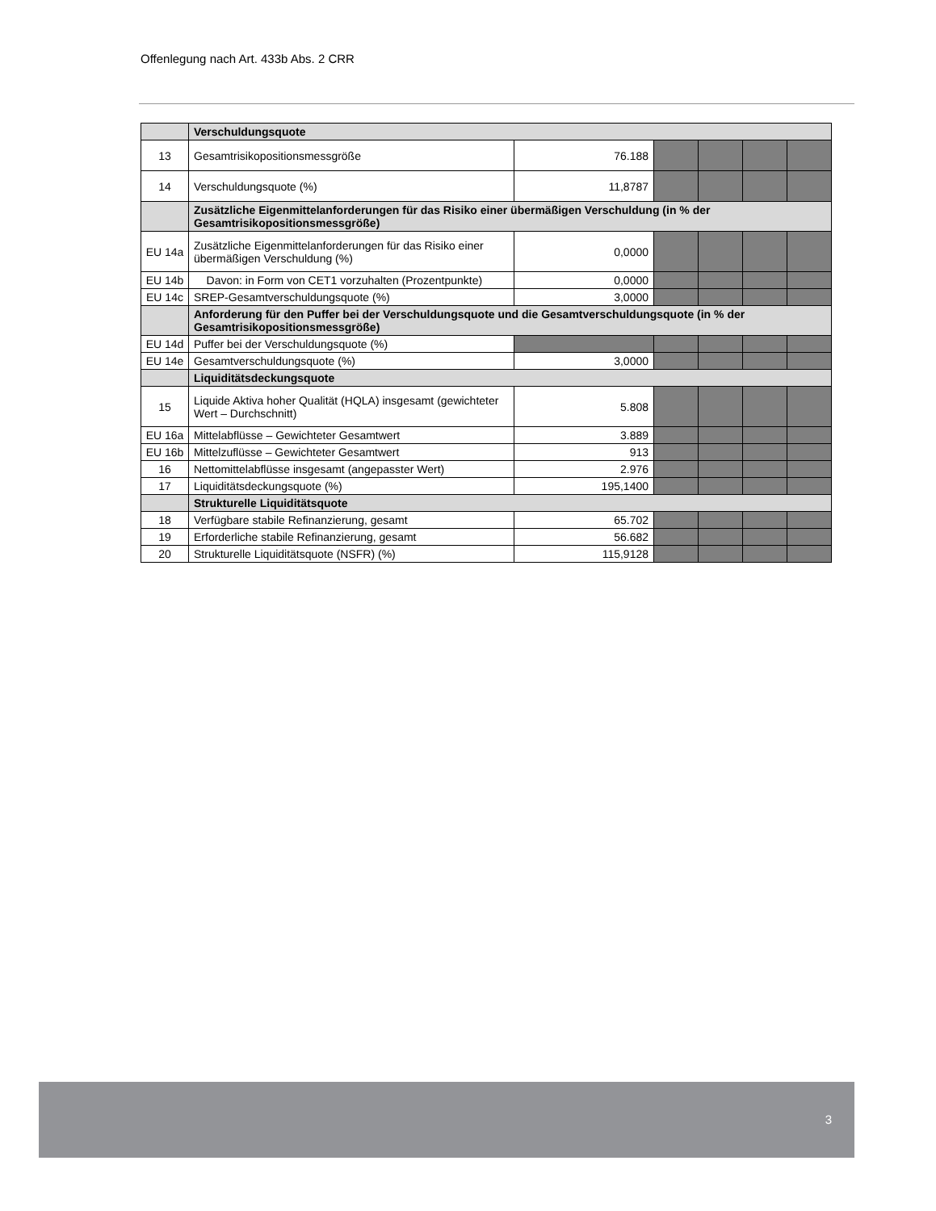Offenlegung nach Art. 433b Abs. 2 CRR
| | Verschuldungsquote | | | | | |
| 13 | Gesamtrisikopositionsmessgröße | 76.188 | | | | |
| 14 | Verschuldungsquote (%) | 11,8787 | | | | |
| | Zusätzliche Eigenmittelanforderungen für das Risiko einer übermäßigen Verschuldung (in % der Gesamtrisikopositionsmessgröße) | | | | | |
| EU 14a | Zusätzliche Eigenmittelanforderungen für das Risiko einer übermäßigen Verschuldung (%) | 0,0000 | | | | |
| EU 14b | Davon: in Form von CET1 vorzuhalten (Prozentpunkte) | 0,0000 | | | | |
| EU 14c | SREP-Gesamtverschuldungsquote (%) | 3,0000 | | | | |
| | Anforderung für den Puffer bei der Verschuldungsquote und die Gesamtverschuldungsquote (in % der Gesamtrisikopositionsmessgröße) | | | | | |
| EU 14d | Puffer bei der Verschuldungsquote (%) | | | | | |
| EU 14e | Gesamtverschuldungsquote (%) | 3,0000 | | | | |
| | Liquiditätsdeckungsquote | | | | | |
| 15 | Liquide Aktiva hoher Qualität (HQLA) insgesamt (gewichteter Wert – Durchschnitt) | 5.808 | | | | |
| EU 16a | Mittelabflüsse – Gewichteter Gesamtwert | 3.889 | | | | |
| EU 16b | Mittelzuflüsse – Gewichteter Gesamtwert | 913 | | | | |
| 16 | Nettomittelabflüsse insgesamt (angepasster Wert) | 2.976 | | | | |
| 17 | Liquiditätsdeckungsquote (%) | 195,1400 | | | | |
| | Strukturelle Liquiditätsquote | | | | | |
| 18 | Verfügbare stabile Refinanzierung, gesamt | 65.702 | | | | |
| 19 | Erforderliche stabile Refinanzierung, gesamt | 56.682 | | | | |
| 20 | Strukturelle Liquiditätsquote (NSFR) (%) | 115,9128 | | | | |
3